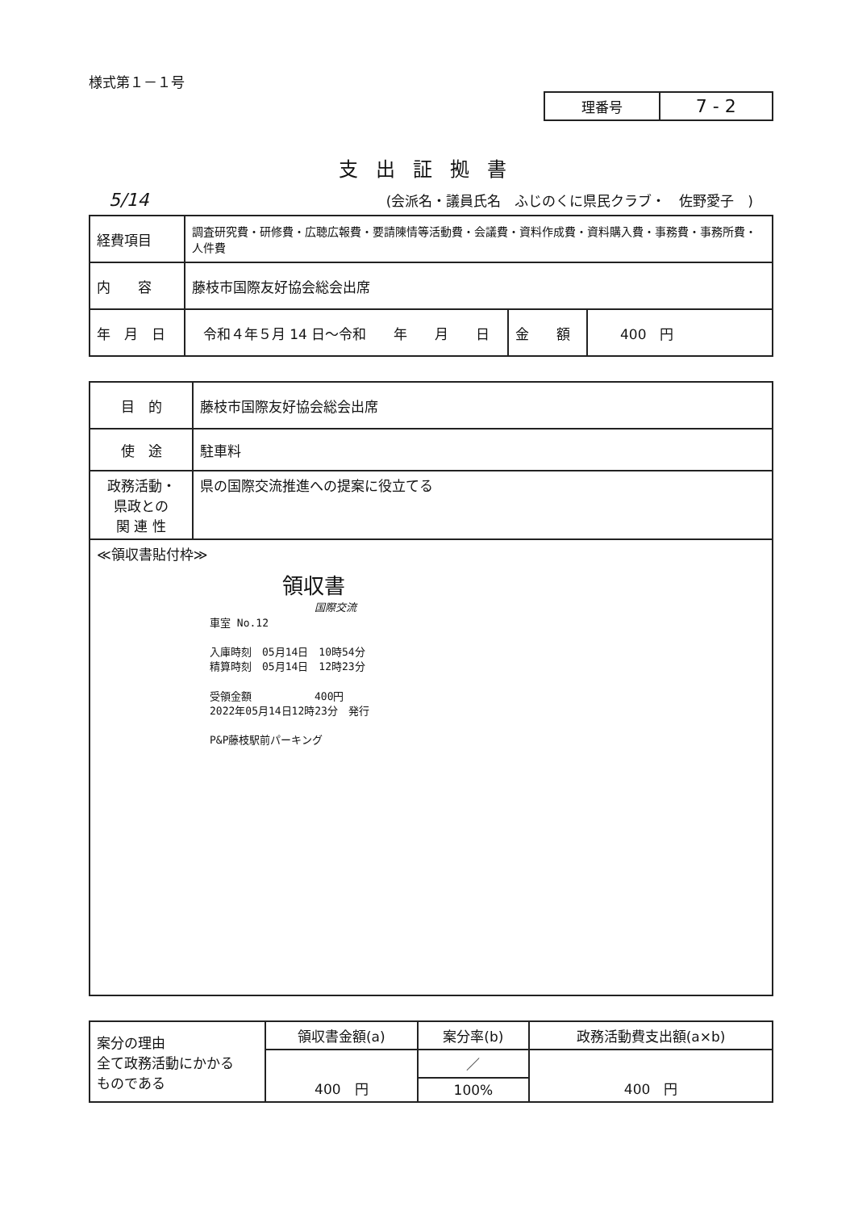様式第１－１号
| 理番号 | 7 - 2 |
支出証拠書
5/14 (会派名・議員氏名　ふじのくに県民クラブ・　佐野愛子　)
| 経費項目 | 調査研究費・研修費・広聴広報費・要請陳情等活動費・会議費・資料作成費・資料購入費・事務費・事務所費・人件費 | | |
| 内 容 | 藤枝市国際友好協会総会出席 | | |
| 年 月 日 | 令和４年５月 14 日～令和 年 月 日 | 金 額 | 400 円 |
| 目 的 | 藤枝市国際友好協会総会出席 |
| 使 途 | 駐車料 |
| 政務活動・ 県政との 関 連 性 | 県の国際交流推進への提案に役立てる |
| ≪領収書貼付枠≫ 領収書 国際交流 車室 No.12 入庫時刻 05月14日 10時54分 精算時刻 05月14日 12時23分 受領金額 400円 2022年05月14日12時23分 発行 P&P藤枝駅前パーキング | |
| 案分の理由 全て政務活動にかかる ものである | 領収書金額(a) | 案分率(b) | 政務活動費支出額(a×b) |
| | 400 円 | ／ | 400 円 |
| | | 100% | |